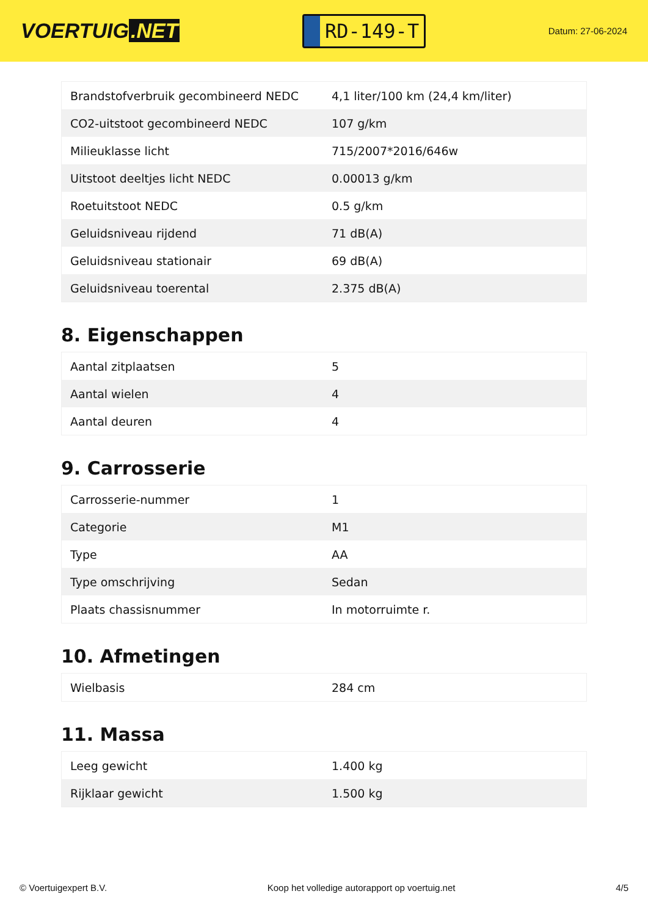VOERTUIG.NET
RD-149-T
Datum: 27-06-2024
| Brandstofverbruik gecombineerd NEDC | 4,1 liter/100 km (24,4 km/liter) |
| CO2-uitstoot gecombineerd NEDC | 107 g/km |
| Milieuklasse licht | 715/2007*2016/646w |
| Uitstoot deeltjes licht NEDC | 0.00013 g/km |
| Roetuitstoot NEDC | 0.5 g/km |
| Geluidsniveau rijdend | 71 dB(A) |
| Geluidsniveau stationair | 69 dB(A) |
| Geluidsniveau toerental | 2.375 dB(A) |
8. Eigenschappen
| Aantal zitplaatsen | 5 |
| Aantal wielen | 4 |
| Aantal deuren | 4 |
9. Carrosserie
| Carrosserie-nummer | 1 |
| Categorie | M1 |
| Type | AA |
| Type omschrijving | Sedan |
| Plaats chassisnummer | In motorruimte r. |
10. Afmetingen
| Wielbasis | 284 cm |
11. Massa
| Leeg gewicht | 1.400 kg |
| Rijklaar gewicht | 1.500 kg |
© Voertuigexpert B.V. Koop het volledige autorapport op voertuig.net 4/5